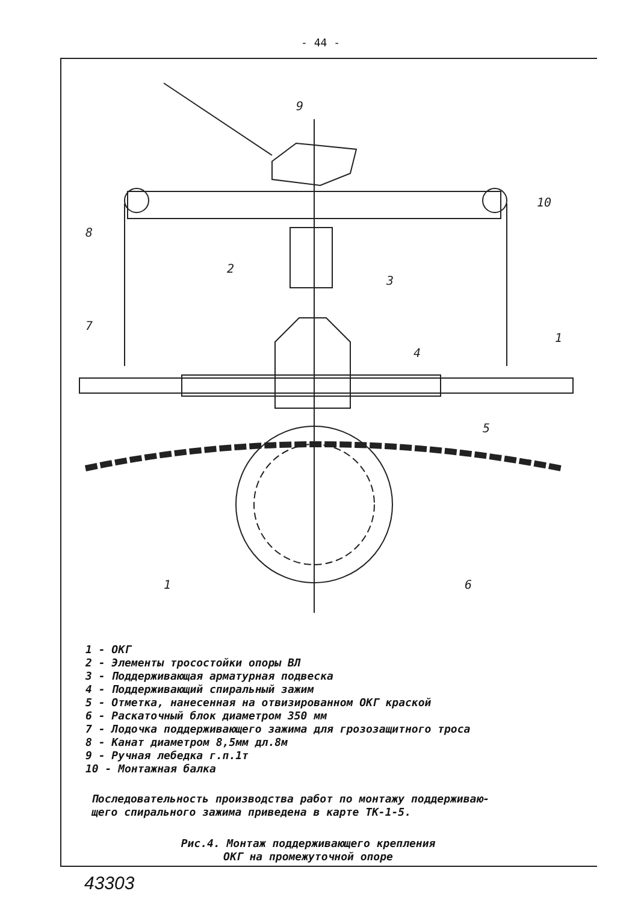- 44 -
9
10
8
2
3
7
1
4
5
1
6
1 - ОКГ
2 - Элементы тросостойки опоры ВЛ
3 - Поддерживающая арматурная подвеска
4 - Поддерживающий спиральный зажим
5 - Отметка, нанесенная на отвизированном ОКГ краской
6 - Раскаточный блок диаметром 350 мм
7 - Лодочка поддерживающего зажима для грозозащитного троса
8 - Канат диаметром 8,5мм дл.8м
9 - Ручная лебедка г.п.1т
10 - Монтажная балка
Последовательность производства работ по монтажу поддерживаю-
щего спирального зажима приведена в карте ТК-1-5.
Рис.4. Монтаж поддерживающего крепления
ОКГ на промежуточной опоре
43303